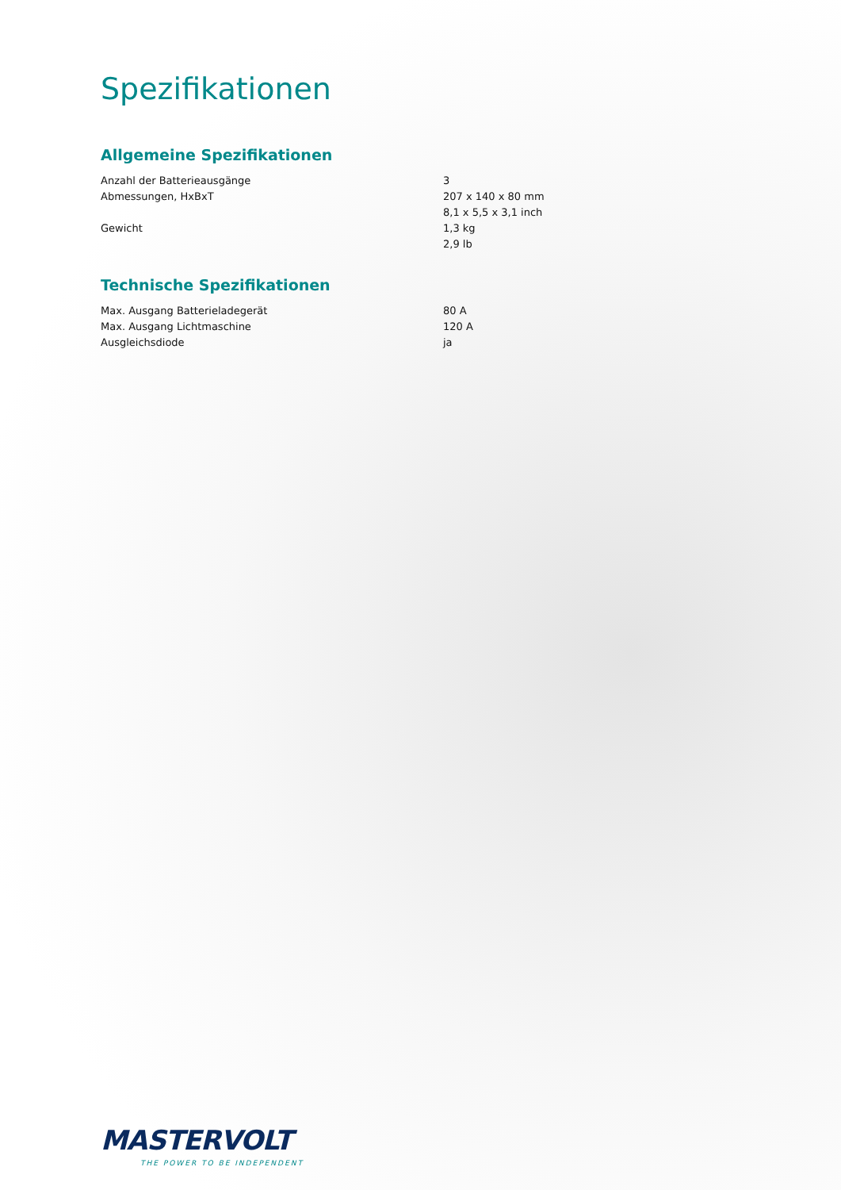Spezifikationen
Allgemeine Spezifikationen
| Anzahl der Batterieausgänge | 3 |
| Abmessungen, HxBxT | 207 x 140 x 80 mm |
| | 8,1 x 5,5 x 3,1 inch |
| Gewicht | 1,3 kg |
| | 2,9 lb |
Technische Spezifikationen
| Max. Ausgang Batterieladegerät | 80 A |
| Max. Ausgang Lichtmaschine | 120 A |
| Ausgleichsdiode | ja |
MASTERVOLT
THE POWER TO BE INDEPENDENT